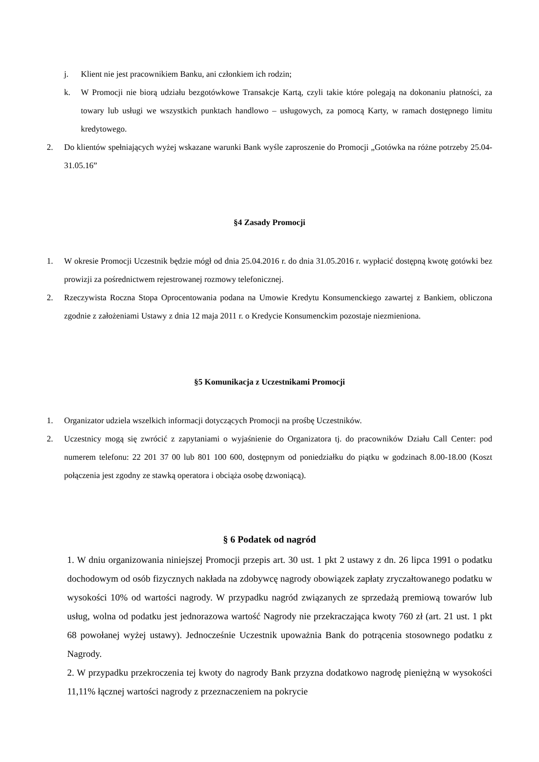j. Klient nie jest pracownikiem Banku, ani członkiem ich rodzin;
k. W Promocji nie biorą udziału bezgotówkowe Transakcje Kartą, czyli takie które polegają na dokonaniu płatności, za towary lub usługi we wszystkich punktach handlowo – usługowych, za pomocą Karty, w ramach dostępnego limitu kredytowego.
2. Do klientów spełniających wyżej wskazane warunki Bank wyśle zaproszenie do Promocji „Gotówka na różne potrzeby 25.04-31.05.16”
§4 Zasady Promocji
1. W okresie Promocji Uczestnik będzie mógł od dnia 25.04.2016 r. do dnia 31.05.2016 r. wypłacić dostępną kwotę gotówki bez prowizji za pośrednictwem rejestrowanej rozmowy telefonicznej.
2. Rzeczywista Roczna Stopa Oprocentowania podana na Umowie Kredytu Konsumenckiego zawartej z Bankiem, obliczona zgodnie z założeniami Ustawy z dnia 12 maja 2011 r. o Kredycie Konsumenckim pozostaje niezmieniona.
§5 Komunikacja z Uczestnikami Promocji
1. Organizator udziela wszelkich informacji dotyczących Promocji na prośbę Uczestników.
2. Uczestnicy mogą się zwrócić z zapytaniami o wyjaśnienie do Organizatora tj. do pracowników Działu Call Center: pod numerem telefonu: 22 201 37 00 lub 801 100 600, dostępnym od poniedziałku do piątku w godzinach 8.00-18.00 (Koszt połączenia jest zgodny ze stawką operatora i obciąża osobę dzwoniącą).
§ 6 Podatek od nagród
1. W dniu organizowania niniejszej Promocji przepis art. 30 ust. 1 pkt 2 ustawy z dn. 26 lipca 1991 o podatku dochodowym od osób fizycznych nakłada na zdobywcę nagrody obowiązek zapłaty zryczałtowanego podatku w wysokości 10% od wartości nagrody. W przypadku nagród związanych ze sprzedażą premiową towarów lub usług, wolna od podatku jest jednorazowa wartość Nagrody nie przekraczająca kwoty 760 zł (art. 21 ust. 1 pkt 68 powołanej wyżej ustawy). Jednocześnie Uczestnik upoważnia Bank do potrącenia stosownego podatku z Nagrody.
2. W przypadku przekroczenia tej kwoty do nagrody Bank przyzna dodatkowo nagrodę pieniężną w wysokości 11,11% łącznej wartości nagrody z przeznaczeniem na pokrycie